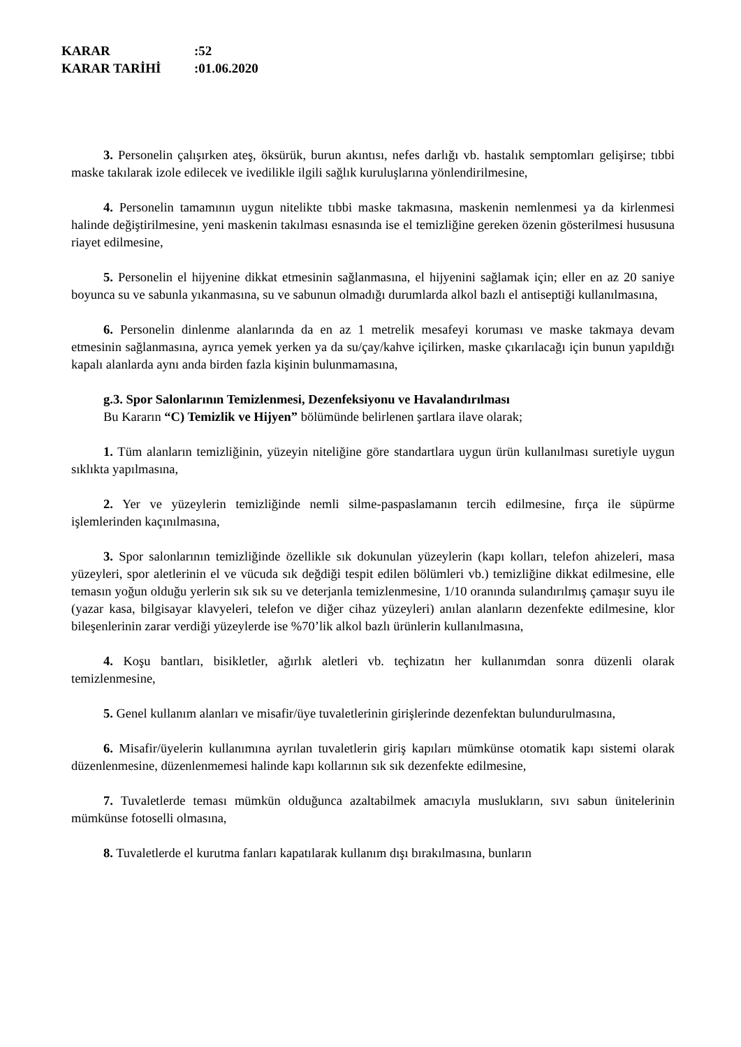KARAR:52
KARAR TARİHİ:01.06.2020
3. Personelin çalışırken ateş, öksürük, burun akıntısı, nefes darlığı vb. hastalık semptomları gelişirse; tıbbi maske takılarak izole edilecek ve ivedilikle ilgili sağlık kuruluşlarına yönlendirilmesine,
4. Personelin tamamının uygun nitelikte tıbbi maske takmasına, maskenin nemlenmesi ya da kirlenmesi halinde değiştirilmesine, yeni maskenin takılması esnasında ise el temizliğine gereken özenin gösterilmesi hususuna riayet edilmesine,
5. Personelin el hijyenine dikkat etmesinin sağlanmasına, el hijyenini sağlamak için; eller en az 20 saniye boyunca su ve sabunla yıkanmasına, su ve sabunun olmadığı durumlarda alkol bazlı el antiseptiği kullanılmasına,
6. Personelin dinlenme alanlarında da en az 1 metrelik mesafeyi koruması ve maske takmaya devam etmesinin sağlanmasına, ayrıca yemek yerken ya da su/çay/kahve içilirken, maske çıkarılacağı için bunun yapıldığı kapalı alanlarda aynı anda birden fazla kişinin bulunmamasına,
g.3. Spor Salonlarının Temizlenmesi, Dezenfeksiyonu ve Havalandırılması
Bu Kararın “C) Temizlik ve Hijyen” bölümünde belirlenen şartlara ilave olarak;
1. Tüm alanların temizliğinin, yüzeyin niteliğine göre standartlara uygun ürün kullanılması suretiyle uygun sıklıkta yapılmasına,
2. Yer ve yüzeylerin temizliğinde nemli silme-paspaslamanın tercih edilmesine, fırça ile süpürme işlemlerinden kaçınılmasına,
3. Spor salonlarının temizliğinde özellikle sık dokunulan yüzeylerin (kapı kolları, telefon ahizeleri, masa yüzeyleri, spor aletlerinin el ve vücuda sık değdiği tespit edilen bölümleri vb.) temizliğine dikkat edilmesine, elle temasın yoğun olduğu yerlerin sık sık su ve deterjanla temizlenmesine, 1/10 oranında sulandırılmış çamaşır suyu ile (yazar kasa, bilgisayar klavyeleri, telefon ve diğer cihaz yüzeyleri) anılan alanların dezenfekte edilmesine, klor bileşenlerinin zarar verdiği yüzeylerde ise %70’lik alkol bazlı ürünlerin kullanılmasına,
4. Koşu bantları, bisikletler, ağırlık aletleri vb. teçhizatın her kullanımdan sonra düzenli olarak temizlenmesine,
5. Genel kullanım alanları ve misafir/üye tuvaletlerinin girişlerinde dezenfektan bulundurulmasına,
6. Misafir/üyelerin kullanımına ayrılan tuvaletlerin giriş kapıları mümkünse otomatik kapı sistemi olarak düzenlenmesine, düzenlenmemesi halinde kapı kollarının sık sık dezenfekte edilmesine,
7. Tuvaletlerde teması mümkün olduğunca azaltabilmek amacıyla muslukların, sıvı sabun ünitelerinin mümkünse fotoselli olmasına,
8. Tuvaletlerde el kurutma fanları kapatılarak kullanım dışı bırakılmasına, bunların